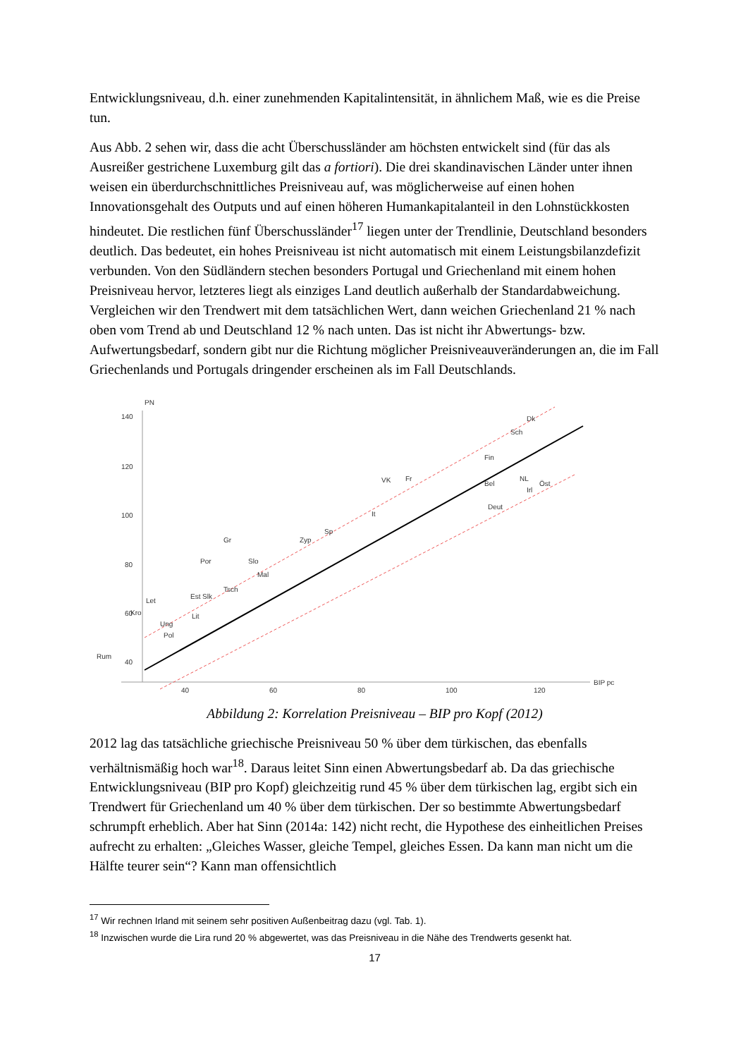Entwicklungsniveau, d.h. einer zunehmenden Kapitalintensität, in ähnlichem Maß, wie es die Preise tun.
Aus Abb. 2 sehen wir, dass die acht Überschussländer am höchsten entwickelt sind (für das als Ausreißer gestrichene Luxemburg gilt das a fortiori). Die drei skandinavischen Länder unter ihnen weisen ein überdurchschnittliches Preisniveau auf, was möglicherweise auf einen hohen Innovationsgehalt des Outputs und auf einen höheren Humankapitalanteil in den Lohnstückkosten hindeutet. Die restlichen fünf Überschussländer<sup>17</sup> liegen unter der Trendlinie, Deutschland besonders deutlich. Das bedeutet, ein hohes Preisniveau ist nicht automatisch mit einem Leistungsbilanzdefizit verbunden. Von den Südländern stechen besonders Portugal und Griechenland mit einem hohen Preisniveau hervor, letzteres liegt als einziges Land deutlich außerhalb der Standardabweichung. Vergleichen wir den Trendwert mit dem tatsächlichen Wert, dann weichen Griechenland 21 % nach oben vom Trend ab und Deutschland 12 % nach unten. Das ist nicht ihr Abwertungs- bzw. Aufwertungsbedarf, sondern gibt nur die Richtung möglicher Preisniveauveränderungen an, die im Fall Griechenlands und Portugals dringender erscheinen als im Fall Deutschlands.
PN
140
120
100
80
60
40
40
60
80
100
120
BIP pc
Dk
Sch
Fin
VK
Fr
Bel
NL
Irl
Öst
Deut
It
Sp
Zyp
Gr
Por
Slo
Mal
Tsch
Est
Slk
Let
Kro
Lit
Ung
Pol
Rum
Abbildung 2: Korrelation Preisniveau – BIP pro Kopf (2012)
2012 lag das tatsächliche griechische Preisniveau 50 % über dem türkischen, das ebenfalls verhältnismäßig hoch war<sup>18</sup>. Daraus leitet Sinn einen Abwertungsbedarf ab. Da das griechische Entwicklungsniveau (BIP pro Kopf) gleichzeitig rund 45 % über dem türkischen lag, ergibt sich ein Trendwert für Griechenland um 40 % über dem türkischen. Der so bestimmte Abwertungsbedarf schrumpft erheblich. Aber hat Sinn (2014a: 142) nicht recht, die Hypothese des einheitlichen Preises aufrecht zu erhalten: „Gleiches Wasser, gleiche Tempel, gleiches Essen. Da kann man nicht um die Hälfte teurer sein“? Kann man offensichtlich
<sup>17</sup> Wir rechnen Irland mit seinem sehr positiven Außenbeitrag dazu (vgl. Tab. 1).
<sup>18</sup> Inzwischen wurde die Lira rund 20 % abgewertet, was das Preisniveau in die Nähe des Trendwerts gesenkt hat.
17